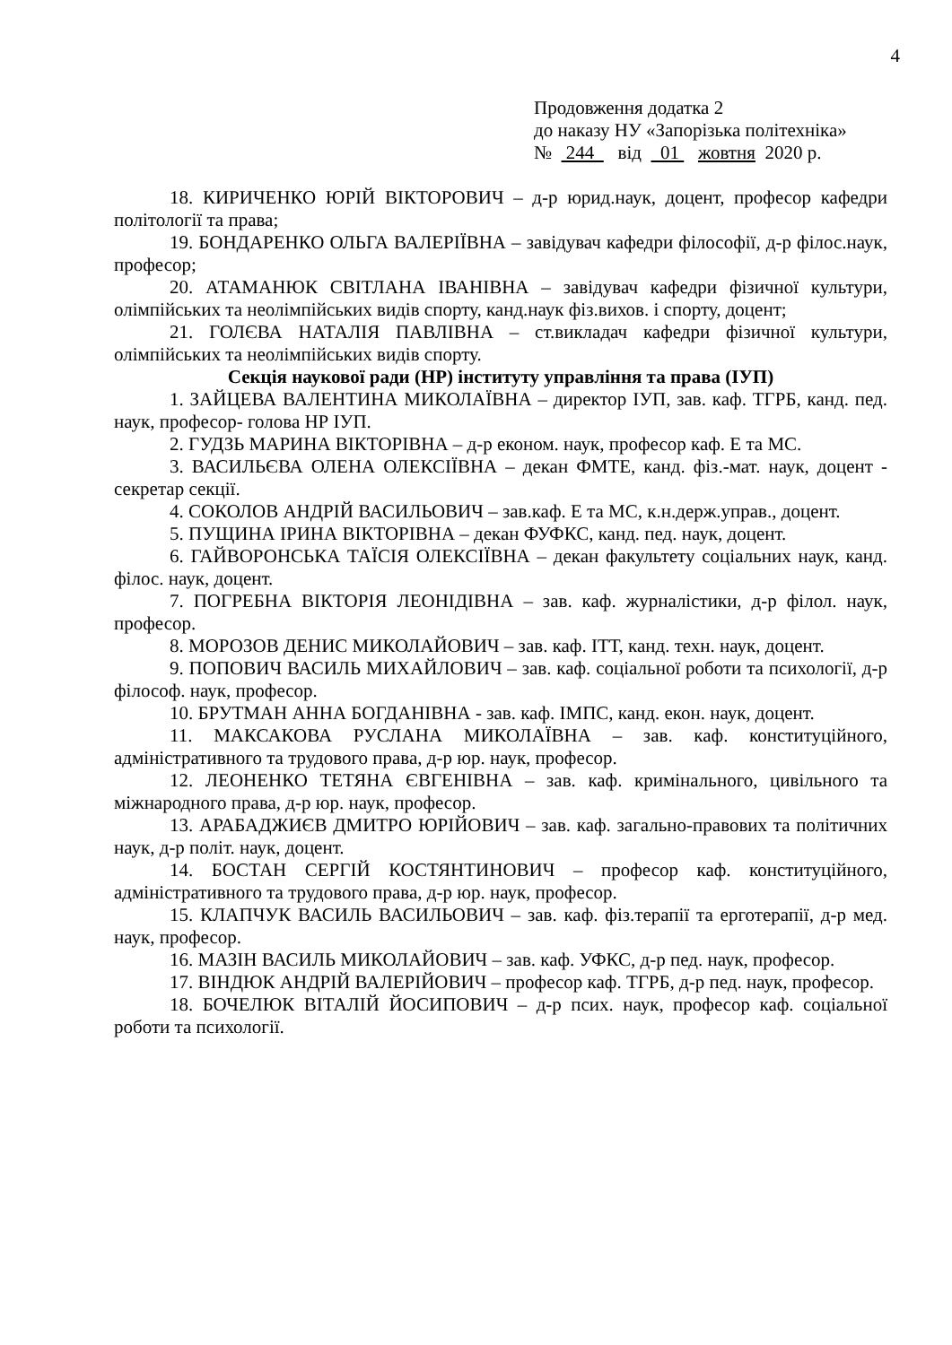4
Продовження додатка 2
до наказу НУ «Запорізька політехніка»
№ 244 від 01 жовтня 2020 р.
18. КИРИЧЕНКО ЮРІЙ ВІКТОРОВИЧ – д-р юрид.наук, доцент, професор кафедри політології та права;
19. БОНДАРЕНКО ОЛЬГА ВАЛЕРІЇВНА – завідувач кафедри філософії, д-р філос.наук, професор;
20. АТАМАНЮК СВІТЛАНА ІВАНІВНА – завідувач кафедри фізичної культури, олімпійських та неолімпійських видів спорту, канд.наук фіз.вихов. і спорту, доцент;
21. ГОЛЄВА НАТАЛІЯ ПАВЛІВНА – ст.викладач кафедри фізичної культури, олімпійських та неолімпійських видів спорту.
Секція наукової ради (НР) інституту управління та права (ІУП)
1. ЗАЙЦЕВА ВАЛЕНТИНА МИКОЛАЇВНА – директор ІУП, зав. каф. ТГРБ, канд. пед. наук, професор- голова НР ІУП.
2. ГУДЗЬ МАРИНА ВІКТОРІВНА – д-р економ. наук, професор каф. Е та МС.
3. ВАСИЛЬЄВА ОЛЕНА ОЛЕКСІЇВНА – декан ФМТЕ, канд. фіз.-мат. наук, доцент - секретар секції.
4. СОКОЛОВ АНДРІЙ ВАСИЛЬОВИЧ – зав.каф. Е та МС, к.н.держ.управ., доцент.
5. ПУЩИНА ІРИНА ВІКТОРІВНА – декан ФУФКС, канд. пед. наук, доцент.
6. ГАЙВОРОНСЬКА ТАЇСІЯ ОЛЕКСІЇВНА – декан факультету соціальних наук, канд. філос. наук, доцент.
7. ПОГРЕБНА ВІКТОРІЯ ЛЕОНІДІВНА – зав. каф. журналістики, д-р філол. наук, професор.
8. МОРОЗОВ ДЕНИС МИКОЛАЙОВИЧ – зав. каф. ІТТ, канд. техн. наук, доцент.
9. ПОПОВИЧ ВАСИЛЬ МИХАЙЛОВИЧ – зав. каф. соціальної роботи та психології, д-р філософ. наук, професор.
10. БРУТМАН АННА БОГДАНІВНА - зав. каф. ІМПС, канд. екон. наук, доцент.
11. МАКСАКОВА РУСЛАНА МИКОЛАЇВНА – зав. каф. конституційного, адміністративного та трудового права, д-р юр. наук, професор.
12. ЛЕОНЕНКО ТЕТЯНА ЄВГЕНІВНА – зав. каф. кримінального, цивільного та міжнародного права, д-р юр. наук, професор.
13. АРАБАДЖИЄВ ДМИТРО ЮРІЙОВИЧ – зав. каф. загально-правових та політичних наук, д-р політ. наук, доцент.
14. БОСТАН СЕРГІЙ КОСТЯНТИНОВИЧ – професор каф. конституційного, адміністративного та трудового права, д-р юр. наук, професор.
15. КЛАПЧУК ВАСИЛЬ ВАСИЛЬОВИЧ – зав. каф. фіз.терапії та ерготерапії, д-р мед. наук, професор.
16. МАЗІН ВАСИЛЬ МИКОЛАЙОВИЧ – зав. каф. УФКС, д-р пед. наук, професор.
17. ВІНДЮК АНДРІЙ ВАЛЕРІЙОВИЧ – професор каф. ТГРБ, д-р пед. наук, професор.
18. БОЧЕЛЮК ВІТАЛІЙ ЙОСИПОВИЧ – д-р псих. наук, професор каф. соціальної роботи та психології.